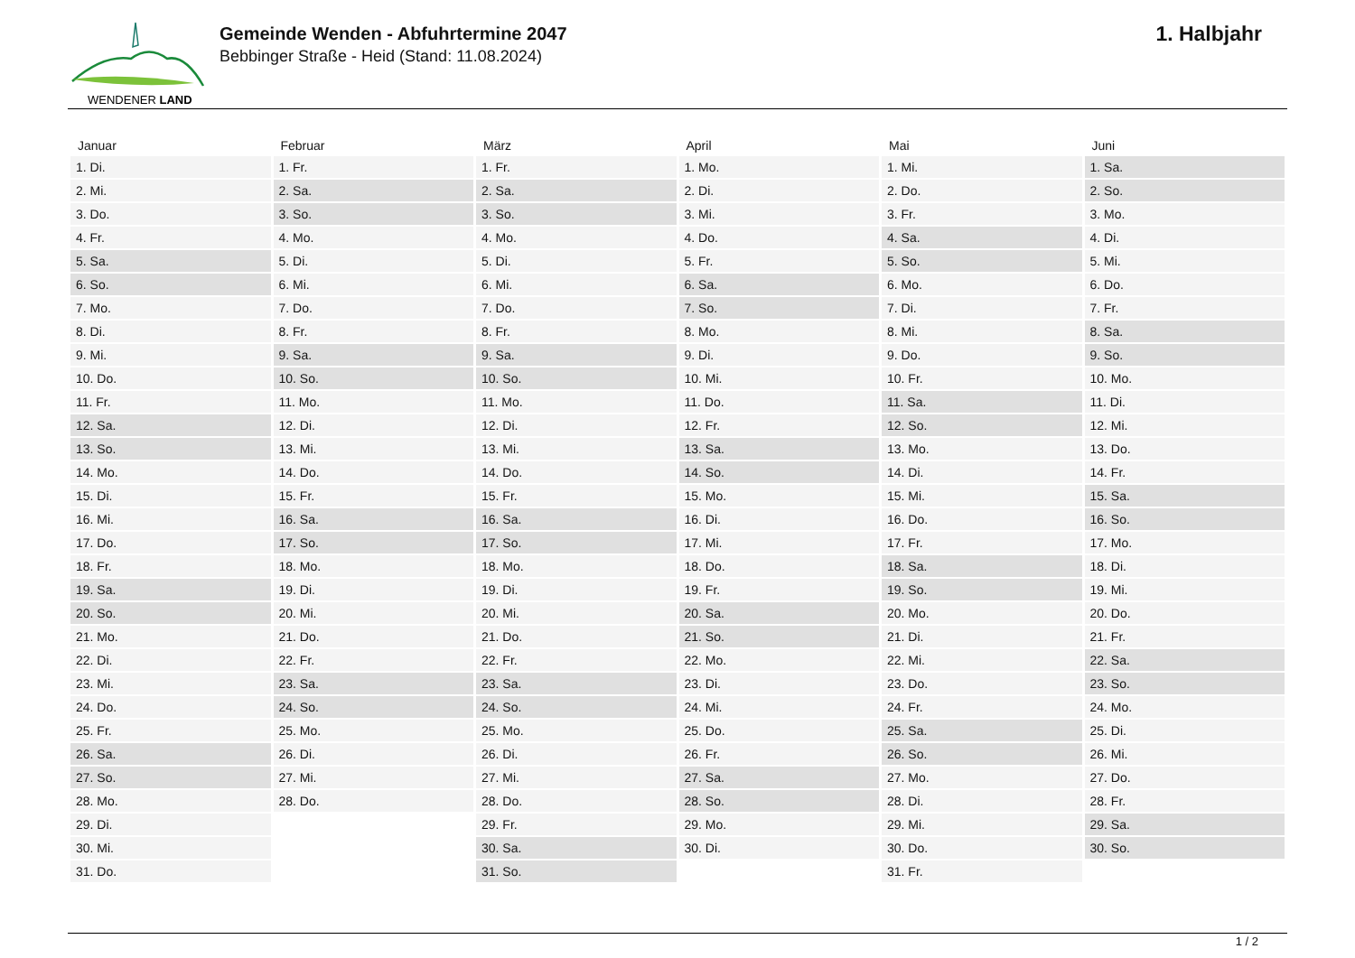WENDENER LAND
Gemeinde Wenden - Abfuhrtermine 2047
Bebbinger Straße - Heid (Stand: 11.08.2024)
1. Halbjahr
| Januar | Februar | März | April | Mai | Juni |
| --- | --- | --- | --- | --- | --- |
| 1. Di. | 1. Fr. | 1. Fr. | 1. Mo. | 1. Mi. | 1. Sa. |
| 2. Mi. | 2. Sa. | 2. Sa. | 2. Di. | 2. Do. | 2. So. |
| 3. Do. | 3. So. | 3. So. | 3. Mi. | 3. Fr. | 3. Mo. |
| 4. Fr. | 4. Mo. | 4. Mo. | 4. Do. | 4. Sa. | 4. Di. |
| 5. Sa. | 5. Di. | 5. Di. | 5. Fr. | 5. So. | 5. Mi. |
| 6. So. | 6. Mi. | 6. Mi. | 6. Sa. | 6. Mo. | 6. Do. |
| 7. Mo. | 7. Do. | 7. Do. | 7. So. | 7. Di. | 7. Fr. |
| 8. Di. | 8. Fr. | 8. Fr. | 8. Mo. | 8. Mi. | 8. Sa. |
| 9. Mi. | 9. Sa. | 9. Sa. | 9. Di. | 9. Do. | 9. So. |
| 10. Do. | 10. So. | 10. So. | 10. Mi. | 10. Fr. | 10. Mo. |
| 11. Fr. | 11. Mo. | 11. Mo. | 11. Do. | 11. Sa. | 11. Di. |
| 12. Sa. | 12. Di. | 12. Di. | 12. Fr. | 12. So. | 12. Mi. |
| 13. So. | 13. Mi. | 13. Mi. | 13. Sa. | 13. Mo. | 13. Do. |
| 14. Mo. | 14. Do. | 14. Do. | 14. So. | 14. Di. | 14. Fr. |
| 15. Di. | 15. Fr. | 15. Fr. | 15. Mo. | 15. Mi. | 15. Sa. |
| 16. Mi. | 16. Sa. | 16. Sa. | 16. Di. | 16. Do. | 16. So. |
| 17. Do. | 17. So. | 17. So. | 17. Mi. | 17. Fr. | 17. Mo. |
| 18. Fr. | 18. Mo. | 18. Mo. | 18. Do. | 18. Sa. | 18. Di. |
| 19. Sa. | 19. Di. | 19. Di. | 19. Fr. | 19. So. | 19. Mi. |
| 20. So. | 20. Mi. | 20. Mi. | 20. Sa. | 20. Mo. | 20. Do. |
| 21. Mo. | 21. Do. | 21. Do. | 21. So. | 21. Di. | 21. Fr. |
| 22. Di. | 22. Fr. | 22. Fr. | 22. Mo. | 22. Mi. | 22. Sa. |
| 23. Mi. | 23. Sa. | 23. Sa. | 23. Di. | 23. Do. | 23. So. |
| 24. Do. | 24. So. | 24. So. | 24. Mi. | 24. Fr. | 24. Mo. |
| 25. Fr. | 25. Mo. | 25. Mo. | 25. Do. | 25. Sa. | 25. Di. |
| 26. Sa. | 26. Di. | 26. Di. | 26. Fr. | 26. So. | 26. Mi. |
| 27. So. | 27. Mi. | 27. Mi. | 27. Sa. | 27. Mo. | 27. Do. |
| 28. Mo. | 28. Do. | 28. Do. | 28. So. | 28. Di. | 28. Fr. |
| 29. Di. | | 29. Fr. | 29. Mo. | 29. Mi. | 29. Sa. |
| 30. Mi. | | 30. Sa. | 30. Di. | 30. Do. | 30. So. |
| 31. Do. | | 31. So. | | 31. Fr. | |
1 / 2